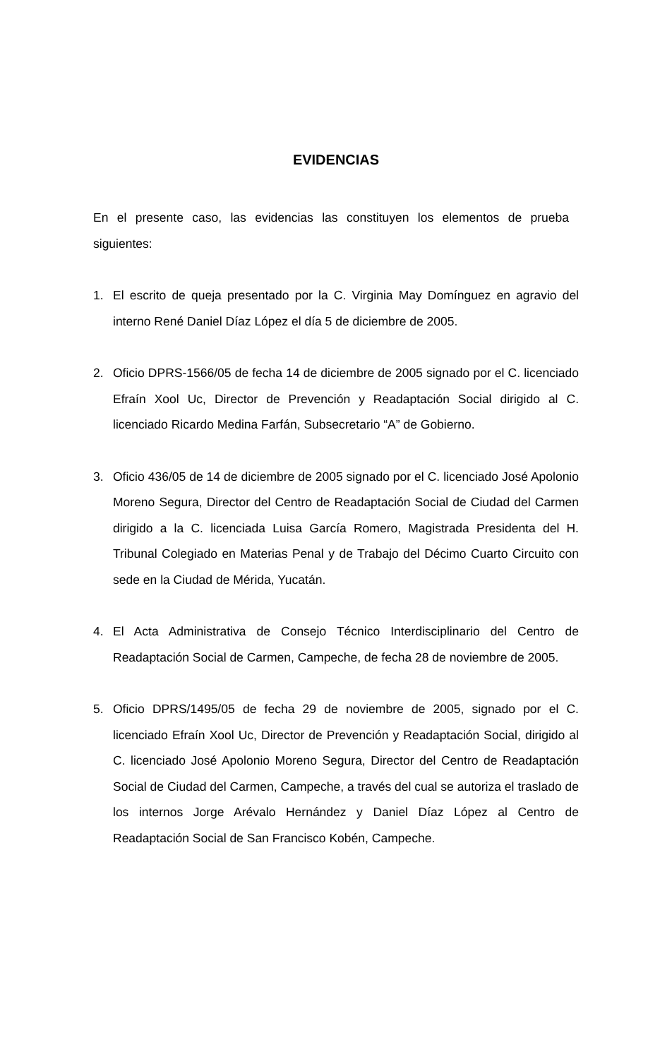EVIDENCIAS
En el presente caso, las evidencias las constituyen los elementos de prueba siguientes:
1. El escrito de queja presentado por la C. Virginia May Domínguez en agravio del interno René Daniel Díaz López el día 5 de diciembre de 2005.
2. Oficio DPRS-1566/05 de fecha 14 de diciembre de 2005 signado por el C. licenciado Efraín Xool Uc, Director de Prevención y Readaptación Social dirigido al C. licenciado Ricardo Medina Farfán, Subsecretario “A” de Gobierno.
3. Oficio 436/05 de 14 de diciembre de 2005 signado por el C. licenciado José Apolonio Moreno Segura, Director del Centro de Readaptación Social de Ciudad del Carmen dirigido a la C. licenciada Luisa García Romero, Magistrada Presidenta del H. Tribunal Colegiado en Materias Penal y de Trabajo del Décimo Cuarto Circuito con sede en la Ciudad de Mérida, Yucatán.
4. El Acta Administrativa de Consejo Técnico Interdisciplinario del Centro de Readaptación Social de Carmen, Campeche, de fecha 28 de noviembre de 2005.
5. Oficio DPRS/1495/05 de fecha 29 de noviembre de 2005, signado por el C. licenciado Efraín Xool Uc, Director de Prevención y Readaptación Social, dirigido al C. licenciado José Apolonio Moreno Segura, Director del Centro de Readaptación Social de Ciudad del Carmen, Campeche, a través del cual se autoriza el traslado de los internos Jorge Arévalo Hernández y Daniel Díaz López al Centro de Readaptación Social de San Francisco Kobén, Campeche.